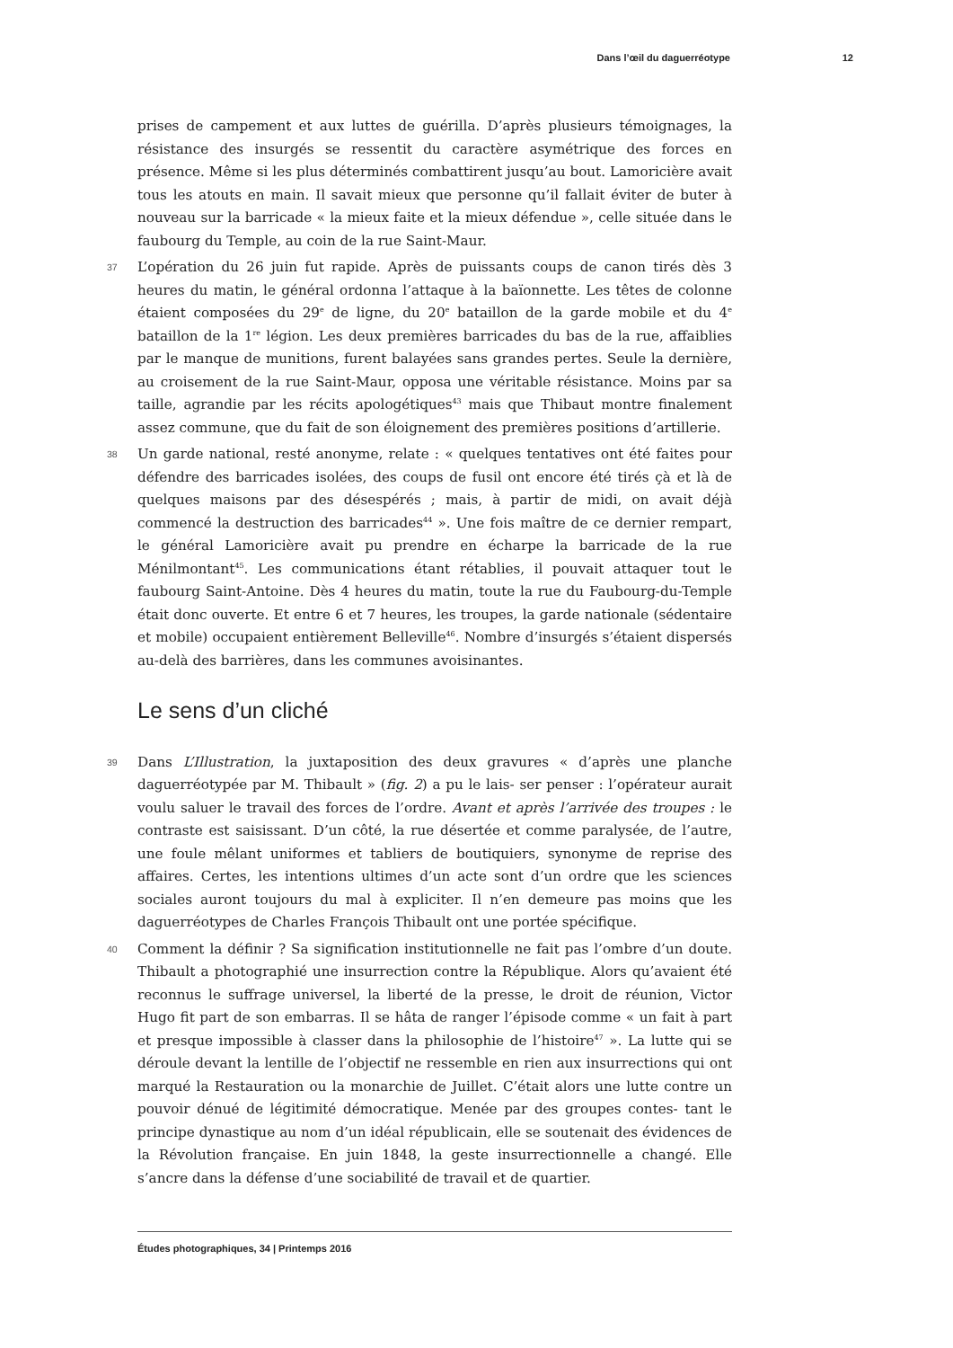Dans l’œil du daguerréotype 12
prises de campement et aux luttes de guérilla. D’après plusieurs témoignages, la résistance des insurgés se ressentit du caractère asymétrique des forces en présence. Même si les plus déterminés combattirent jusqu’au bout. Lamoricière avait tous les atouts en main. Il savait mieux que personne qu’il fallait éviter de buter à nouveau sur la barricade « la mieux faite et la mieux défendue », celle située dans le faubourg du Temple, au coin de la rue Saint-Maur.
37 L’opération du 26 juin fut rapide. Après de puissants coups de canon tirés dès 3 heures du matin, le général ordonna l’attaque à la baïonnette. Les têtes de colonne étaient composées du 29<sup>e</sup> de ligne, du 20<sup>e</sup> bataillon de la garde mobile et du 4<sup>e</sup> bataillon de la 1<sup>re</sup> légion. Les deux premières barricades du bas de la rue, affaiblies par le manque de munitions, furent balayées sans grandes pertes. Seule la dernière, au croisement de la rue Saint-Maur, opposa une véritable résistance. Moins par sa taille, agrandie par les récits apologétiques<sup>43</sup> mais que Thibaut montre finalement assez commune, que du fait de son éloignement des premières positions d’artillerie.
38 Un garde national, resté anonyme, relate : « quelques tentatives ont été faites pour défendre des barricades isolées, des coups de fusil ont encore été tirés çà et là de quelques maisons par des désespérés ; mais, à partir de midi, on avait déjà commencé la destruction des barricades<sup>44</sup> ». Une fois maître de ce dernier rempart, le général Lamoricière avait pu prendre en écharpe la barricade de la rue Ménilmontant<sup>45</sup>. Les communications étant rétablies, il pouvait attaquer tout le faubourg Saint-Antoine. Dès 4 heures du matin, toute la rue du Faubourg-du-Temple était donc ouverte. Et entre 6 et 7 heures, les troupes, la garde nationale (sédentaire et mobile) occupaient entièrement Belleville<sup>46</sup>. Nombre d’insurgés s’étaient dispersés au-delà des barrières, dans les communes avoisinantes.
Le sens d’un cliché
39 Dans L’Illustration, la juxtaposition des deux gravures « d’après une planche daguerréotypée par M. Thibault » (fig. 2) a pu le lais- ser penser : l’opérateur aurait voulu saluer le travail des forces de l’ordre. Avant et après l’arrivée des troupes : le contraste est saisissant. D’un côté, la rue désertée et comme paralysée, de l’autre, une foule mêlant uniformes et tabliers de boutiquiers, synonyme de reprise des affaires. Certes, les intentions ultimes d’un acte sont d’un ordre que les sciences sociales auront toujours du mal à expliciter. Il n’en demeure pas moins que les daguerréotypes de Charles François Thibault ont une portée spécifique.
40 Comment la définir ? Sa signification institutionnelle ne fait pas l’ombre d’un doute. Thibault a photographié une insurrection contre la République. Alors qu’avaient été reconnus le suffrage universel, la liberté de la presse, le droit de réunion, Victor Hugo fit part de son embarras. Il se hâta de ranger l’épisode comme « un fait à part et presque impossible à classer dans la philosophie de l’histoire<sup>47</sup> ». La lutte qui se déroule devant la lentille de l’objectif ne ressemble en rien aux insurrections qui ont marqué la Restauration ou la monarchie de Juillet. C’était alors une lutte contre un pouvoir dénué de légitimité démocratique. Menée par des groupes contes- tant le principe dynastique au nom d’un idéal républicain, elle se soutenait des évidences de la Révolution française. En juin 1848, la geste insurrectionnelle a changé. Elle s’ancre dans la défense d’une sociabilité de travail et de quartier.
Études photographiques, 34 | Printemps 2016